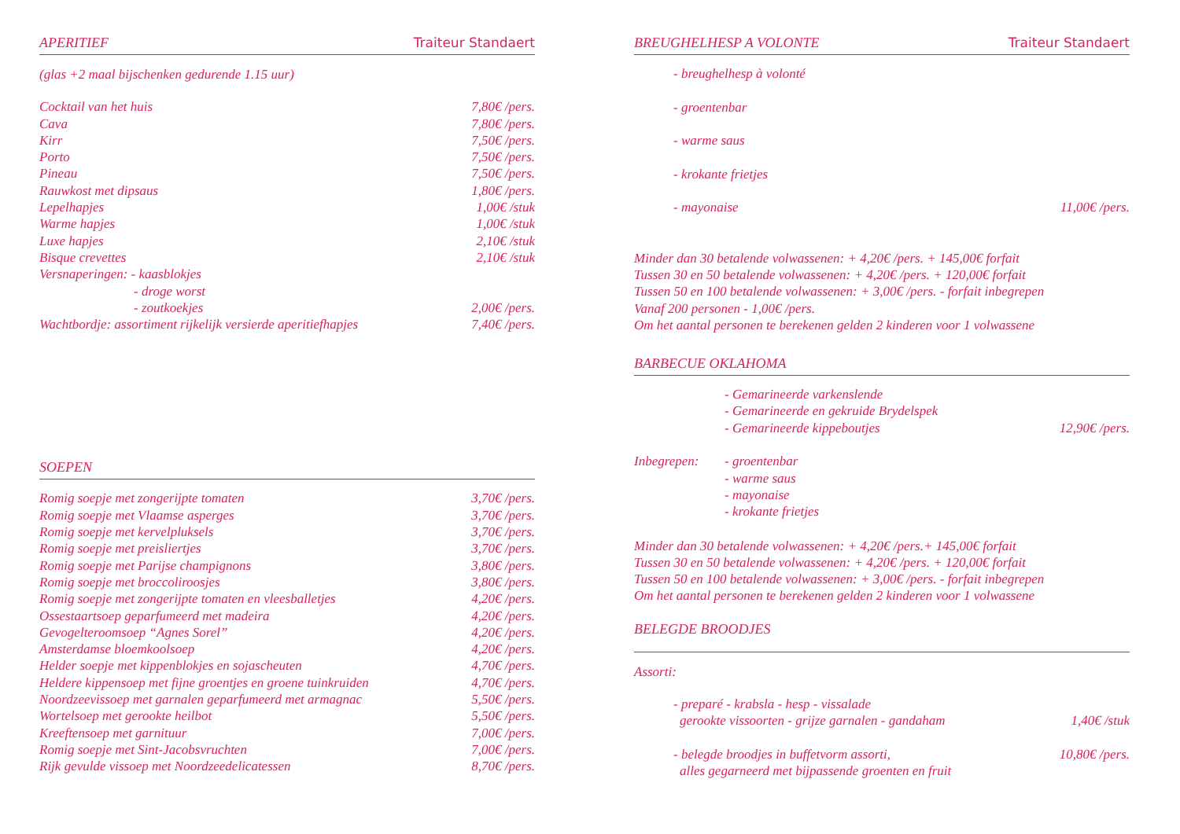APERITIEF Traiteur Standaert
(glas +2 maal bijschenken gedurende 1.15 uur)
| Cocktail van het huis | 7,80€ /pers. |
| Cava | 7,80€ /pers. |
| Kirr | 7,50€ /pers. |
| Porto | 7,50€ /pers. |
| Pineau | 7,50€ /pers. |
| Rauwkost met dipsaus | 1,80€ /pers. |
| Lepelhapjes | 1,00€ /stuk |
| Warme hapjes | 1,00€ /stuk |
| Luxe hapjes | 2,10€ /stuk |
| Bisque crevettes | 2,10€ /stuk |
| Versnaperingen: - kaasblokjes | |
| - droge worst | |
| - zoutkoekjes | 2,00€ /pers. |
| Wachtbordje: assortiment rijkelijk versierde aperitiefhapjes | 7,40€ /pers. |
SOEPEN
| Romig soepje met zongerijpte tomaten | 3,70€ /pers. |
| Romig soepje met Vlaamse asperges | 3,70€ /pers. |
| Romig soepje met kervelpluksels | 3,70€ /pers. |
| Romig soepje met preisliertjes | 3,70€ /pers. |
| Romig soepje met Parijse champignons | 3,80€ /pers. |
| Romig soepje met broccoliroosjes | 3,80€ /pers. |
| Romig soepje met zongerijpte tomaten en vleesballetjes | 4,20€ /pers. |
| Ossestaartsoep geparfumeerd met madeira | 4,20€ /pers. |
| Gevogelteroomsoep “Agnes Sorel” | 4,20€ /pers. |
| Amsterdamse bloemkoolsoep | 4,20€ /pers. |
| Helder soepje met kippenblokjes en sojascheuten | 4,70€ /pers. |
| Heldere kippensoep met fijne groentjes en groene tuinkruiden | 4,70€ /pers. |
| Noordzeevissoep met garnalen geparfumeerd met armagnac | 5,50€ /pers. |
| Wortelsoep met gerookte heilbot | 5,50€ /pers. |
| Kreeftensoep met garnituur | 7,00€ /pers. |
| Romig soepje met Sint-Jacobsvruchten | 7,00€ /pers. |
| Rijk gevulde vissoep met Noordzeedelicatessen | 8,70€ /pers. |
BREUGHELHESP A VOLONTE Traiteur Standaert
| - breughelhesp à volonté | |
| - groentenbar | |
| - warme saus | |
| - krokante frietjes | |
| - mayonaise | 11,00€ /pers. |
Minder dan 30 betalende volwassenen: + 4,20€ /pers. + 145,00€ forfait
Tussen 30 en 50 betalende volwassenen: + 4,20€ /pers. + 120,00€ forfait
Tussen 50 en 100 betalende volwassenen: + 3,00€ /pers. - forfait inbegrepen
Vanaf 200 personen - 1,00€ /pers.
Om het aantal personen te berekenen gelden 2 kinderen voor 1 volwassene
BARBECUE OKLAHOMA
| | - Gemarineerde varkenslende | |
| | - Gemarineerde en gekruide Brydelspek | |
| | - Gemarineerde kippeboutjes | 12,90€ /pers. |
| Inbegrepen: | - groentenbar | |
| | - warme saus | |
| | - mayonaise | |
| | - krokante frietjes | |
Minder dan 30 betalende volwassenen: + 4,20€ /pers.+ 145,00€ forfait
Tussen 30 en 50 betalende volwassenen: + 4,20€ /pers. + 120,00€ forfait
Tussen 50 en 100 betalende volwassenen: + 3,00€ /pers. - forfait inbegrepen
Om het aantal personen te berekenen gelden 2 kinderen voor 1 volwassene
BELEGDE BROODJES
Assorti:
| - preparé - krabsla - hesp - vissalade | |
| gerookte vissoorten - grijze garnalen - gandaham | 1,40€ /stuk |
| - belegde broodjes in buffetvorm assorti, | 10,80€ /pers. |
| alles gegarneerd met bijpassende groenten en fruit | |